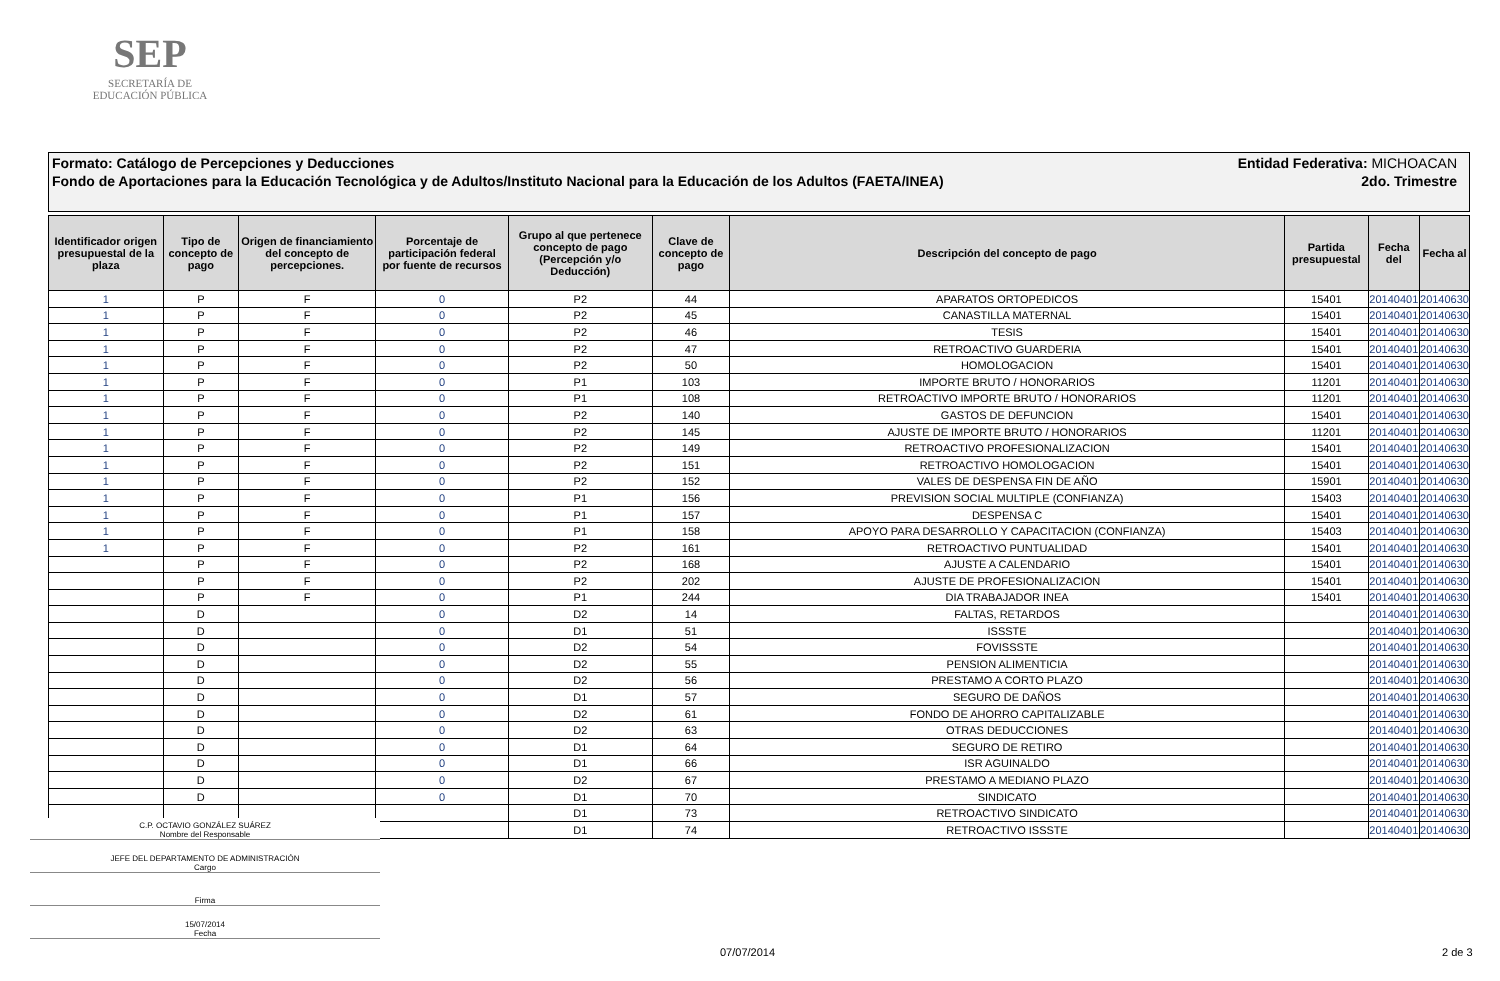SEP
SECRETARÍA DE
EDUCACIÓN PÚBLICA
Formato: Catálogo de Percepciones y Deducciones Entidad Federativa: MICHOACAN
Fondo de Aportaciones para la Educación Tecnológica y de Adultos/Instituto Nacional para la Educación de los Adultos (FAETA/INEA) 2do. Trimestre
| Identificador origen presupuestal de la plaza | Tipo de concepto de pago | Origen de financiamiento del concepto de percepciones. | Porcentaje de participación federal por fuente de recursos | Grupo al que pertenece concepto de pago (Percepción y/o Deducción) | Clave de concepto de pago | Descripción del concepto de pago | Partida presupuestal | Fecha del | Fecha al |
| --- | --- | --- | --- | --- | --- | --- | --- | --- | --- |
| 1 | P | F | 0 | P2 | 44 | APARATOS ORTOPEDICOS | 15401 | 20140401 | 20140630 |
| 1 | P | F | 0 | P2 | 45 | CANASTILLA MATERNAL | 15401 | 20140401 | 20140630 |
| 1 | P | F | 0 | P2 | 46 | TESIS | 15401 | 20140401 | 20140630 |
| 1 | P | F | 0 | P2 | 47 | RETROACTIVO GUARDERIA | 15401 | 20140401 | 20140630 |
| 1 | P | F | 0 | P2 | 50 | HOMOLOGACION | 15401 | 20140401 | 20140630 |
| 1 | P | F | 0 | P1 | 103 | IMPORTE BRUTO / HONORARIOS | 11201 | 20140401 | 20140630 |
| 1 | P | F | 0 | P1 | 108 | RETROACTIVO IMPORTE BRUTO / HONORARIOS | 11201 | 20140401 | 20140630 |
| 1 | P | F | 0 | P2 | 140 | GASTOS DE DEFUNCION | 15401 | 20140401 | 20140630 |
| 1 | P | F | 0 | P2 | 145 | AJUSTE DE IMPORTE BRUTO / HONORARIOS | 11201 | 20140401 | 20140630 |
| 1 | P | F | 0 | P2 | 149 | RETROACTIVO PROFESIONALIZACION | 15401 | 20140401 | 20140630 |
| 1 | P | F | 0 | P2 | 151 | RETROACTIVO HOMOLOGACION | 15401 | 20140401 | 20140630 |
| 1 | P | F | 0 | P2 | 152 | VALES DE DESPENSA FIN DE AÑO | 15901 | 20140401 | 20140630 |
| 1 | P | F | 0 | P1 | 156 | PREVISION SOCIAL MULTIPLE (CONFIANZA) | 15403 | 20140401 | 20140630 |
| 1 | P | F | 0 | P1 | 157 | DESPENSA C | 15401 | 20140401 | 20140630 |
| 1 | P | F | 0 | P1 | 158 | APOYO PARA DESARROLLO Y CAPACITACION (CONFIANZA) | 15403 | 20140401 | 20140630 |
| 1 | P | F | 0 | P2 | 161 | RETROACTIVO PUNTUALIDAD | 15401 | 20140401 | 20140630 |
| | P | F | 0 | P2 | 168 | AJUSTE A CALENDARIO | 15401 | 20140401 | 20140630 |
| | P | F | 0 | P2 | 202 | AJUSTE DE PROFESIONALIZACION | 15401 | 20140401 | 20140630 |
| | P | F | 0 | P1 | 244 | DIA TRABAJADOR INEA | 15401 | 20140401 | 20140630 |
| | D | | 0 | D2 | 14 | FALTAS, RETARDOS | | 20140401 | 20140630 |
| | D | | 0 | D1 | 51 | ISSSTE | | 20140401 | 20140630 |
| | D | | 0 | D2 | 54 | FOVISSSTE | | 20140401 | 20140630 |
| | D | | 0 | D2 | 55 | PENSION ALIMENTICIA | | 20140401 | 20140630 |
| | D | | 0 | D2 | 56 | PRESTAMO A CORTO PLAZO | | 20140401 | 20140630 |
| | D | | 0 | D1 | 57 | SEGURO DE DAÑOS | | 20140401 | 20140630 |
| | D | | 0 | D2 | 61 | FONDO DE AHORRO CAPITALIZABLE | | 20140401 | 20140630 |
| | D | | 0 | D2 | 63 | OTRAS DEDUCCIONES | | 20140401 | 20140630 |
| | D | | 0 | D1 | 64 | SEGURO DE RETIRO | | 20140401 | 20140630 |
| | D | | 0 | D1 | 66 | ISR AGUINALDO | | 20140401 | 20140630 |
| | D | | 0 | D2 | 67 | PRESTAMO A MEDIANO PLAZO | | 20140401 | 20140630 |
| | D | | 0 | D1 | 70 | SINDICATO | | 20140401 | 20140630 |
| | | | | D1 | 73 | RETROACTIVO SINDICATO | | 20140401 | 20140630 |
| | | | | D1 | 74 | RETROACTIVO ISSSTE | | 20140401 | 20140630 |
C.P. OCTAVIO GONZÁLEZ SUÁREZ
Nombre del Responsable
JEFE DEL DEPARTAMENTO DE ADMINISTRACIÓN
Cargo
Firma
15/07/2014
Fecha
07/07/2014 2 de 3